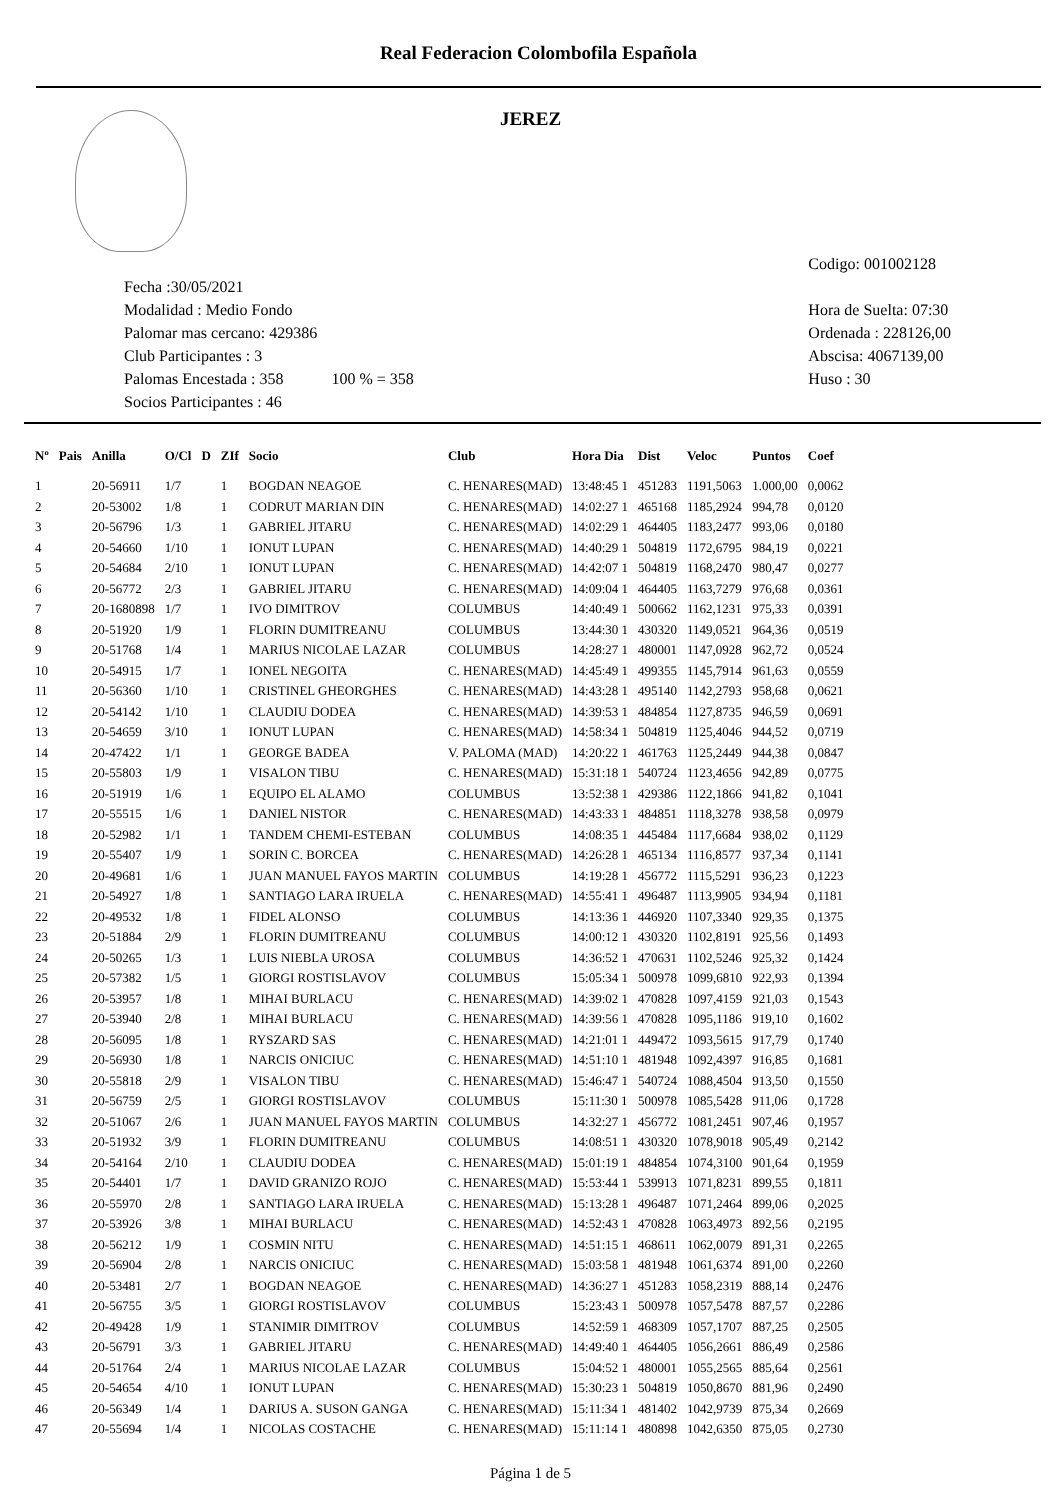Real Federacion Colombofila Española
JEREZ
Fecha :30/05/2021
Modalidad : Medio Fondo
Palomar mas cercano: 429386
Club Participantes : 3
Palomas Encestada : 358 100 % = 358
Socios Participantes : 46
Codigo: 001002128
Hora de Suelta: 07:30
Ordenada : 228126,00
Abscisa: 4067139,00
Huso : 30
| Nº | Pais | Anilla | O/Cl | D | ZIf | Socio | Club | Hora Dia | Dist | Veloc | Puntos | Coef |
| --- | --- | --- | --- | --- | --- | --- | --- | --- | --- | --- | --- | --- |
| 1 | | 20-56911 | 1/7 | | 1 | BOGDAN NEAGOE | C. HENARES(MAD) | 13:48:45 1 | 451283 | 1191,5063 | 1.000,00 | 0,0062 |
| 2 | | 20-53002 | 1/8 | | 1 | CODRUT MARIAN DIN | C. HENARES(MAD) | 14:02:27 1 | 465168 | 1185,2924 | 994,78 | 0,0120 |
| 3 | | 20-56796 | 1/3 | | 1 | GABRIEL JITARU | C. HENARES(MAD) | 14:02:29 1 | 464405 | 1183,2477 | 993,06 | 0,0180 |
| 4 | | 20-54660 | 1/10 | | 1 | IONUT LUPAN | C. HENARES(MAD) | 14:40:29 1 | 504819 | 1172,6795 | 984,19 | 0,0221 |
| 5 | | 20-54684 | 2/10 | | 1 | IONUT LUPAN | C. HENARES(MAD) | 14:42:07 1 | 504819 | 1168,2470 | 980,47 | 0,0277 |
| 6 | | 20-56772 | 2/3 | | 1 | GABRIEL JITARU | C. HENARES(MAD) | 14:09:04 1 | 464405 | 1163,7279 | 976,68 | 0,0361 |
| 7 | | 20-1680898 | 1/7 | | 1 | IVO DIMITROV | COLUMBUS | 14:40:49 1 | 500662 | 1162,1231 | 975,33 | 0,0391 |
| 8 | | 20-51920 | 1/9 | | 1 | FLORIN DUMITREANU | COLUMBUS | 13:44:30 1 | 430320 | 1149,0521 | 964,36 | 0,0519 |
| 9 | | 20-51768 | 1/4 | | 1 | MARIUS NICOLAE LAZAR | COLUMBUS | 14:28:27 1 | 480001 | 1147,0928 | 962,72 | 0,0524 |
| 10 | | 20-54915 | 1/7 | | 1 | IONEL NEGOITA | C. HENARES(MAD) | 14:45:49 1 | 499355 | 1145,7914 | 961,63 | 0,0559 |
| 11 | | 20-56360 | 1/10 | | 1 | CRISTINEL GHEORGHES | C. HENARES(MAD) | 14:43:28 1 | 495140 | 1142,2793 | 958,68 | 0,0621 |
| 12 | | 20-54142 | 1/10 | | 1 | CLAUDIU DODEA | C. HENARES(MAD) | 14:39:53 1 | 484854 | 1127,8735 | 946,59 | 0,0691 |
| 13 | | 20-54659 | 3/10 | | 1 | IONUT LUPAN | C. HENARES(MAD) | 14:58:34 1 | 504819 | 1125,4046 | 944,52 | 0,0719 |
| 14 | | 20-47422 | 1/1 | | 1 | GEORGE BADEA | V. PALOMA (MAD) | 14:20:22 1 | 461763 | 1125,2449 | 944,38 | 0,0847 |
| 15 | | 20-55803 | 1/9 | | 1 | VISALON TIBU | C. HENARES(MAD) | 15:31:18 1 | 540724 | 1123,4656 | 942,89 | 0,0775 |
| 16 | | 20-51919 | 1/6 | | 1 | EQUIPO EL ALAMO | COLUMBUS | 13:52:38 1 | 429386 | 1122,1866 | 941,82 | 0,1041 |
| 17 | | 20-55515 | 1/6 | | 1 | DANIEL NISTOR | C. HENARES(MAD) | 14:43:33 1 | 484851 | 1118,3278 | 938,58 | 0,0979 |
| 18 | | 20-52982 | 1/1 | | 1 | TANDEM CHEMI-ESTEBAN | COLUMBUS | 14:08:35 1 | 445484 | 1117,6684 | 938,02 | 0,1129 |
| 19 | | 20-55407 | 1/9 | | 1 | SORIN C. BORCEA | C. HENARES(MAD) | 14:26:28 1 | 465134 | 1116,8577 | 937,34 | 0,1141 |
| 20 | | 20-49681 | 1/6 | | 1 | JUAN MANUEL FAYOS MARTIN | COLUMBUS | 14:19:28 1 | 456772 | 1115,5291 | 936,23 | 0,1223 |
| 21 | | 20-54927 | 1/8 | | 1 | SANTIAGO LARA IRUELA | C. HENARES(MAD) | 14:55:41 1 | 496487 | 1113,9905 | 934,94 | 0,1181 |
| 22 | | 20-49532 | 1/8 | | 1 | FIDEL ALONSO | COLUMBUS | 14:13:36 1 | 446920 | 1107,3340 | 929,35 | 0,1375 |
| 23 | | 20-51884 | 2/9 | | 1 | FLORIN DUMITREANU | COLUMBUS | 14:00:12 1 | 430320 | 1102,8191 | 925,56 | 0,1493 |
| 24 | | 20-50265 | 1/3 | | 1 | LUIS NIEBLA UROSA | COLUMBUS | 14:36:52 1 | 470631 | 1102,5246 | 925,32 | 0,1424 |
| 25 | | 20-57382 | 1/5 | | 1 | GIORGI ROSTISLAVOV | COLUMBUS | 15:05:34 1 | 500978 | 1099,6810 | 922,93 | 0,1394 |
| 26 | | 20-53957 | 1/8 | | 1 | MIHAI BURLACU | C. HENARES(MAD) | 14:39:02 1 | 470828 | 1097,4159 | 921,03 | 0,1543 |
| 27 | | 20-53940 | 2/8 | | 1 | MIHAI BURLACU | C. HENARES(MAD) | 14:39:56 1 | 470828 | 1095,1186 | 919,10 | 0,1602 |
| 28 | | 20-56095 | 1/8 | | 1 | RYSZARD SAS | C. HENARES(MAD) | 14:21:01 1 | 449472 | 1093,5615 | 917,79 | 0,1740 |
| 29 | | 20-56930 | 1/8 | | 1 | NARCIS ONICIUC | C. HENARES(MAD) | 14:51:10 1 | 481948 | 1092,4397 | 916,85 | 0,1681 |
| 30 | | 20-55818 | 2/9 | | 1 | VISALON TIBU | C. HENARES(MAD) | 15:46:47 1 | 540724 | 1088,4504 | 913,50 | 0,1550 |
| 31 | | 20-56759 | 2/5 | | 1 | GIORGI ROSTISLAVOV | COLUMBUS | 15:11:30 1 | 500978 | 1085,5428 | 911,06 | 0,1728 |
| 32 | | 20-51067 | 2/6 | | 1 | JUAN MANUEL FAYOS MARTIN | COLUMBUS | 14:32:27 1 | 456772 | 1081,2451 | 907,46 | 0,1957 |
| 33 | | 20-51932 | 3/9 | | 1 | FLORIN DUMITREANU | COLUMBUS | 14:08:51 1 | 430320 | 1078,9018 | 905,49 | 0,2142 |
| 34 | | 20-54164 | 2/10 | | 1 | CLAUDIU DODEA | C. HENARES(MAD) | 15:01:19 1 | 484854 | 1074,3100 | 901,64 | 0,1959 |
| 35 | | 20-54401 | 1/7 | | 1 | DAVID GRANIZO ROJO | C. HENARES(MAD) | 15:53:44 1 | 539913 | 1071,8231 | 899,55 | 0,1811 |
| 36 | | 20-55970 | 2/8 | | 1 | SANTIAGO LARA IRUELA | C. HENARES(MAD) | 15:13:28 1 | 496487 | 1071,2464 | 899,06 | 0,2025 |
| 37 | | 20-53926 | 3/8 | | 1 | MIHAI BURLACU | C. HENARES(MAD) | 14:52:43 1 | 470828 | 1063,4973 | 892,56 | 0,2195 |
| 38 | | 20-56212 | 1/9 | | 1 | COSMIN NITU | C. HENARES(MAD) | 14:51:15 1 | 468611 | 1062,0079 | 891,31 | 0,2265 |
| 39 | | 20-56904 | 2/8 | | 1 | NARCIS ONICIUC | C. HENARES(MAD) | 15:03:58 1 | 481948 | 1061,6374 | 891,00 | 0,2260 |
| 40 | | 20-53481 | 2/7 | | 1 | BOGDAN NEAGOE | C. HENARES(MAD) | 14:36:27 1 | 451283 | 1058,2319 | 888,14 | 0,2476 |
| 41 | | 20-56755 | 3/5 | | 1 | GIORGI ROSTISLAVOV | COLUMBUS | 15:23:43 1 | 500978 | 1057,5478 | 887,57 | 0,2286 |
| 42 | | 20-49428 | 1/9 | | 1 | STANIMIR DIMITROV | COLUMBUS | 14:52:59 1 | 468309 | 1057,1707 | 887,25 | 0,2505 |
| 43 | | 20-56791 | 3/3 | | 1 | GABRIEL JITARU | C. HENARES(MAD) | 14:49:40 1 | 464405 | 1056,2661 | 886,49 | 0,2586 |
| 44 | | 20-51764 | 2/4 | | 1 | MARIUS NICOLAE LAZAR | COLUMBUS | 15:04:52 1 | 480001 | 1055,2565 | 885,64 | 0,2561 |
| 45 | | 20-54654 | 4/10 | | 1 | IONUT LUPAN | C. HENARES(MAD) | 15:30:23 1 | 504819 | 1050,8670 | 881,96 | 0,2490 |
| 46 | | 20-56349 | 1/4 | | 1 | DARIUS A. SUSON GANGA | C. HENARES(MAD) | 15:11:34 1 | 481402 | 1042,9739 | 875,34 | 0,2669 |
| 47 | | 20-55694 | 1/4 | | 1 | NICOLAS COSTACHE | C. HENARES(MAD) | 15:11:14 1 | 480898 | 1042,6350 | 875,05 | 0,2730 |
Página 1 de 5